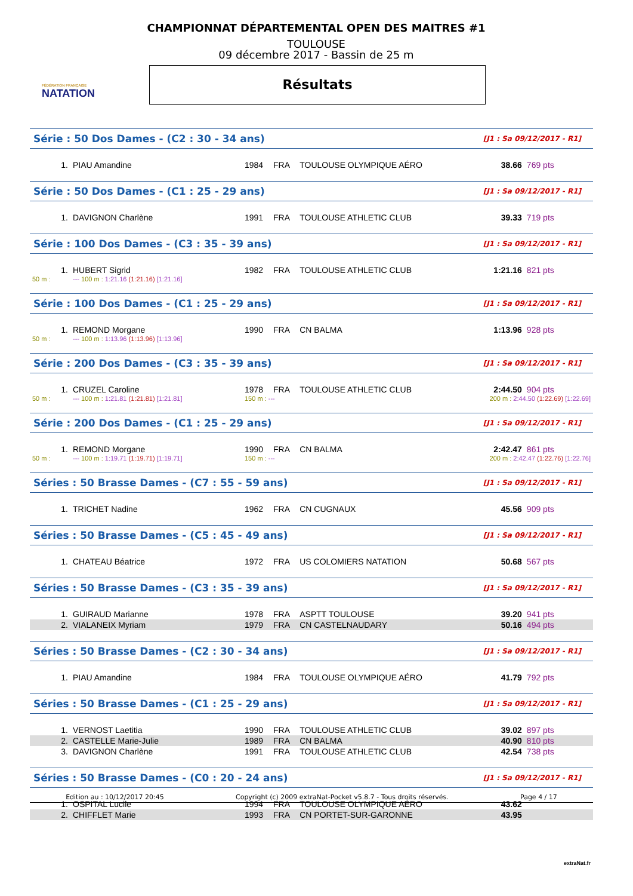FÉDÉRATION FRANÇAISE
NATATION
CHAMPIONNAT DÉPARTEMENTAL OPEN DES MAITRES #1
TOULOUSE
09 décembre 2017 - Bassin de 25 m
Résultats
| Série : 50 Dos Dames - (C2 : 30 - 34 ans) | | | | | | [J1 : Sa 09/12/2017 - R1] | |
| 1. | PIAU Amandine | 1984 | FRA | TOULOUSE OLYMPIQUE AÉRO | | 38.66 | 769 pts |
| Série : 50 Dos Dames - (C1 : 25 - 29 ans) | | | | | | [J1 : Sa 09/12/2017 - R1] | |
| 1. | DAVIGNON Charlène | 1991 | FRA | TOULOUSE ATHLETIC CLUB | | 39.33 | 719 pts |
| Série : 100 Dos Dames - (C3 : 35 - 39 ans) | | | | | | [J1 : Sa 09/12/2017 - R1] | |
| 1. | HUBERT Sigrid | 1982 | FRA | TOULOUSE ATHLETIC CLUB | | 1:21.16 | 821 pts |
| 50 m : | --- 100 m : 1:21.16 (1:21.16) [1:21.16] | | | | | | |
| Série : 100 Dos Dames - (C1 : 25 - 29 ans) | | | | | | [J1 : Sa 09/12/2017 - R1] | |
| 1. | REMOND Morgane | 1990 | FRA | CN BALMA | | 1:13.96 | 928 pts |
| 50 m : | --- 100 m : 1:13.96 (1:13.96) [1:13.96] | | | | | | |
| Série : 200 Dos Dames - (C3 : 35 - 39 ans) | | | | | | [J1 : Sa 09/12/2017 - R1] | |
| 1. | CRUZEL Caroline | 1978 | FRA | TOULOUSE ATHLETIC CLUB | | 2:44.50 | 904 pts |
| 50 m : | --- 100 m : 1:21.81 (1:21.81) [1:21.81] | 150 m : --- | | | 200 m : 2:44.50 (1:22.69) [1:22.69] | | |
| Série : 200 Dos Dames - (C1 : 25 - 29 ans) | | | | | | [J1 : Sa 09/12/2017 - R1] | |
| 1. | REMOND Morgane | 1990 | FRA | CN BALMA | | 2:42.47 | 861 pts |
| 50 m : | --- 100 m : 1:19.71 (1:19.71) [1:19.71] | 150 m : --- | | | 200 m : 2:42.47 (1:22.76) [1:22.76] | | |
| Séries : 50 Brasse Dames - (C7 : 55 - 59 ans) | | | | | | [J1 : Sa 09/12/2017 - R1] | |
| 1. | TRICHET Nadine | 1962 | FRA | CN CUGNAUX | | 45.56 | 909 pts |
| Séries : 50 Brasse Dames - (C5 : 45 - 49 ans) | | | | | | [J1 : Sa 09/12/2017 - R1] | |
| 1. | CHATEAU Béatrice | 1972 | FRA | US COLOMIERS NATATION | | 50.68 | 567 pts |
| Séries : 50 Brasse Dames - (C3 : 35 - 39 ans) | | | | | | [J1 : Sa 09/12/2017 - R1] | |
| 1. | GUIRAUD Marianne | 1978 | FRA | ASPTT TOULOUSE | | 39.20 | 941 pts |
| 2. | VIALANEIX Myriam | 1979 | FRA | CN CASTELNAUDARY | | 50.16 | 494 pts |
| Séries : 50 Brasse Dames - (C2 : 30 - 34 ans) | | | | | | [J1 : Sa 09/12/2017 - R1] | |
| 1. | PIAU Amandine | 1984 | FRA | TOULOUSE OLYMPIQUE AÉRO | | 41.79 | 792 pts |
| Séries : 50 Brasse Dames - (C1 : 25 - 29 ans) | | | | | | [J1 : Sa 09/12/2017 - R1] | |
| 1. | VERNOST Laetitia | 1990 | FRA | TOULOUSE ATHLETIC CLUB | | 39.02 | 897 pts |
| 2. | CASTELLE Marie-Julie | 1989 | FRA | CN BALMA | | 40.90 | 810 pts |
| 3. | DAVIGNON Charlène | 1991 | FRA | TOULOUSE ATHLETIC CLUB | | 42.54 | 738 pts |
| Séries : 50 Brasse Dames - (C0 : 20 - 24 ans) | | | | | | [J1 : Sa 09/12/2017 - R1] | |
| 1. | OSPITAL Lucile | 1994 | FRA | TOULOUSE OLYMPIQUE AÉRO | | 43.62 | |
| 2. | CHIFFLET Marie | 1993 | FRA | CN PORTET-SUR-GARONNE | | 43.95 | |
Edition au : 10/12/2017 20:45 Copyright (c) 2009 extraNat-Pocket v5.8.7 - Tous droits réservés. Page 4 / 17
extraNat.fr